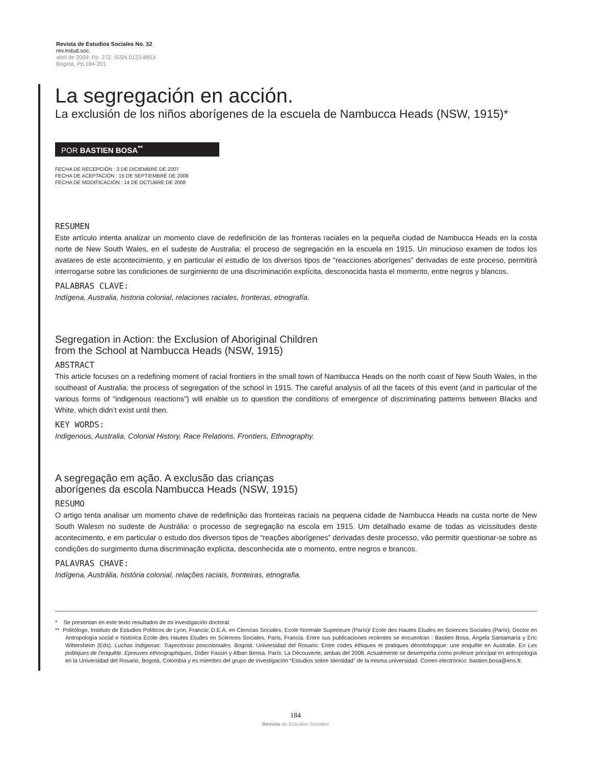Revista de Estudios Sociales No. 32
rev.estud.soc.
abril de 2009: Pp. 272. ISSN 0123-885X
Bogotá, Pp.184-201.
La segregación en acción.
La exclusión de los niños aborígenes de la escuela de Nambucca Heads (NSW, 1915)*
POR BASTIEN BOSA<sup>**</sup>
FECHA DE RECEPCIÓN : 3 DE DICIEMBRE DE 2007
FECHA DE ACEPTACIÓN : 15 DE SEPTIEMBRE DE 2008
FECHA DE MODIFICACIÓN : 14 DE OCTUBRE DE 2008
RESUMEN
Este artículo intenta analizar un momento clave de redefinición de las fronteras raciales en la pequeña ciudad de Nambucca Heads en la costa norte de New South Wales, en el sudeste de Australia: el proceso de segregación en la escuela en 1915. Un minucioso examen de todos los avatares de este acontecimiento, y en particular el estudio de los diversos tipos de “reacciones aborígenes” derivadas de este proceso, permitirá interrogarse sobre las condiciones de surgimiento de una discriminación explícita, desconocida hasta el momento, entre negros y blancos.
PALABRAS CLAVE:
Indígena, Australia, historia colonial, relaciones raciales, fronteras, etnografía.
Segregation in Action: the Exclusion of Aboriginal Children
from the School at Nambucca Heads (NSW, 1915)
ABSTRACT
This article focuses on a redefining moment of racial frontiers in the small town of Nambucca Heads on the north coast of New South Wales, in the southeast of Australia: the process of segregation of the school in 1915. The careful analysis of all the facets of this event (and in particular of the various forms of “indigenous reactions”) will enable us to question the conditions of emergence of discriminating patterns between Blacks and White, which didn’t exist until then.
KEY WORDS:
Indigenous, Australia, Colonial History, Race Relations, Frontiers, Ethnography.
A segregação em ação. A exclusão das crianças
aborígenes da escola Nambucca Heads (NSW, 1915)
RESUMO
O artigo tenta analisar um momento chave de redefinição das fronteiras raciais na pequena cidade de Nambucca Heads na custa norte de New South Walesm no sudeste de Austrália: o processo de segregação na escola em 1915. Um detalhado exame de todas as vicissitudes deste acontecimento, e em particular o estudo dos diversos tipos de “reações aborígenes” derivadas deste processo, vão permitir questionar-se sobre as condições do surgimento duma discriminação explicita, desconhecida ate o momento, entre negros e brancos.
PALAVRAS CHAVE:
Indígena, Austrália, história colonial, relações raciais, fronteiras, etnografia.
* Se presentan en este texto resultados de mi investigación doctoral.
** Politólogo, Instituto de Estudios Políticos de Lyon, Francia; D.E.A. en Ciencias Sociales, Ecole Normale Superieure (París)/ Ecole des Hautes Etudes en Sciences Sociales (París); Doctor en Antropología social e histórica Ecole des Hautes Etudes en Sciences Sociales, París, Francia. Entre sus publicaciones recientes se encuentran : Bastien Bosa, Ángela Santamaría y Eric Wittersheim (Eds). Luchas indígenas: Trayectorias poscoloniales. Bogotá: Universidad del Rosario; Entre codes éthiques et pratiques déontologique: une enquête en Australie. En Les politiques de l’enquête. Epreuves ethnographiques, Didier Fassin y Alban Bensa. París: La Découverte, ambas del 2008. Actualmente se desempeña como profesor principal en antropología en la Universidad del Rosario, Bogotá, Colombia y es miembro del grupo de investigación “Estudios sobre Identidad” de la misma universidad. Correo electrónico: bastien.bosa@ens.fr.
184
Revista de Estudios Sociales